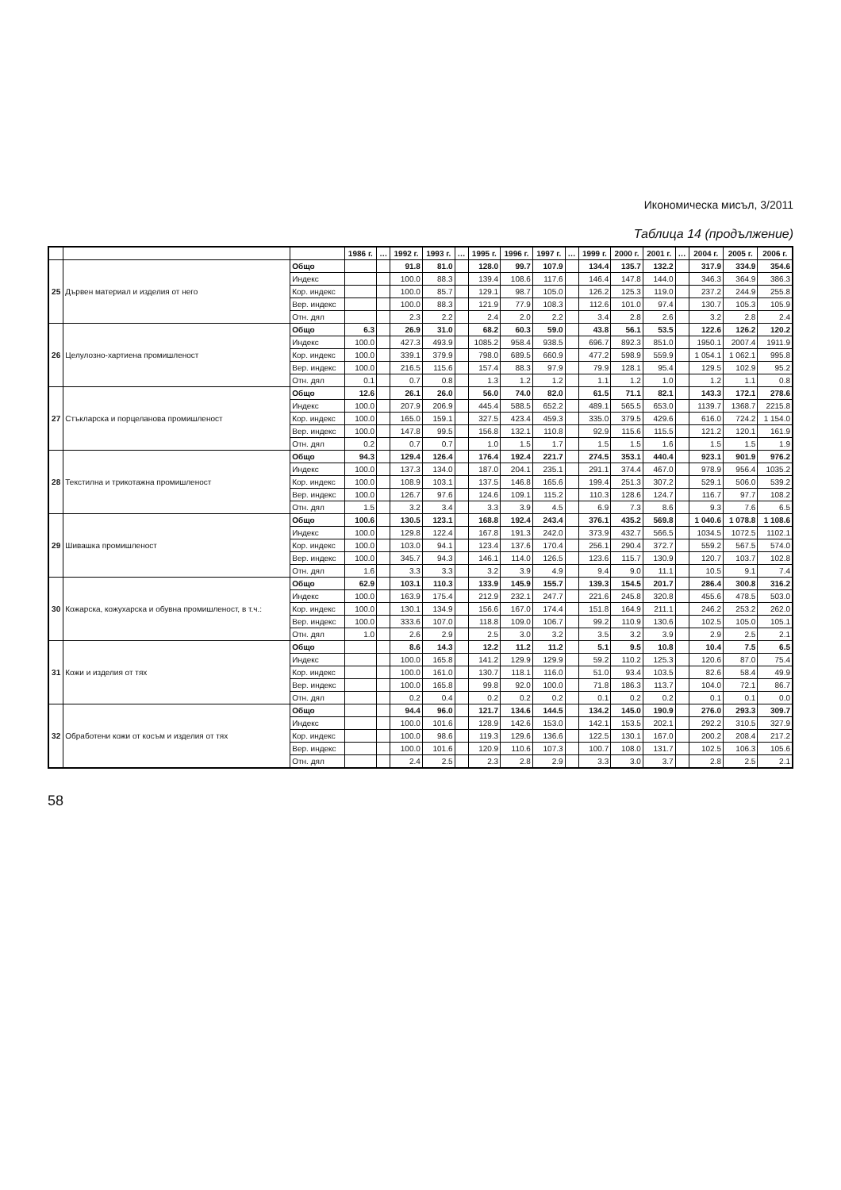Икономическа мисъл, 3/2011
Таблица 14 (продължение)
| | | | 1986 г. | … | 1992 г. | 1993 г. | … | 1995 г. | 1996 г. | 1997 г. | … | 1999 г. | 2000 г. | 2001 г. | … | 2004 г. | 2005 г. | 2006 г. |
| --- | --- | --- | --- | --- | --- | --- | --- | --- | --- | --- | --- | --- | --- | --- | --- | --- | --- | --- |
| 25 | Дървен материал и изделия от него | Общо | | | 91.8 | 81.0 | | 128.0 | 99.7 | 107.9 | | 134.4 | 135.7 | 132.2 | | 317.9 | 334.9 | 354.6 |
| | | Индекс | | | 100.0 | 88.3 | | 139.4 | 108.6 | 117.6 | | 146.4 | 147.8 | 144.0 | | 346.3 | 364.9 | 386.3 |
| | | Кор. индекс | | | 100.0 | 85.7 | | 129.1 | 98.7 | 105.0 | | 126.2 | 125.3 | 119.0 | | 237.2 | 244.9 | 255.8 |
| | | Вер. индекс | | | 100.0 | 88.3 | | 121.9 | 77.9 | 108.3 | | 112.6 | 101.0 | 97.4 | | 130.7 | 105.3 | 105.9 |
| | | Отн. дял | | | 2.3 | 2.2 | | 2.4 | 2.0 | 2.2 | | 3.4 | 2.8 | 2.6 | | 3.2 | 2.8 | 2.4 |
| 26 | Целулозно-хартиена промишленост | Общо | 6.3 | | 26.9 | 31.0 | | 68.2 | 60.3 | 59.0 | | 43.8 | 56.1 | 53.5 | | 122.6 | 126.2 | 120.2 |
| | | Индекс | 100.0 | | 427.3 | 493.9 | | 1085.2 | 958.4 | 938.5 | | 696.7 | 892.3 | 851.0 | | 1950.1 | 2007.4 | 1911.9 |
| | | Кор. индекс | 100.0 | | 339.1 | 379.9 | | 798.0 | 689.5 | 660.9 | | 477.2 | 598.9 | 559.9 | | 1 054.1 | 1 062.1 | 995.8 |
| | | Вер. индекс | 100.0 | | 216.5 | 115.6 | | 157.4 | 88.3 | 97.9 | | 79.9 | 128.1 | 95.4 | | 129.5 | 102.9 | 95.2 |
| | | Отн. дял | 0.1 | | 0.7 | 0.8 | | 1.3 | 1.2 | 1.2 | | 1.1 | 1.2 | 1.0 | | 1.2 | 1.1 | 0.8 |
| 27 | Стъкларска и порцеланова промишленост | Общо | 12.6 | | 26.1 | 26.0 | | 56.0 | 74.0 | 82.0 | | 61.5 | 71.1 | 82.1 | | 143.3 | 172.1 | 278.6 |
| | | Индекс | 100.0 | | 207.9 | 206.9 | | 445.4 | 588.5 | 652.2 | | 489.1 | 565.5 | 653.0 | | 1139.7 | 1368.7 | 2215.8 |
| | | Кор. индекс | 100.0 | | 165.0 | 159.1 | | 327.5 | 423.4 | 459.3 | | 335.0 | 379.5 | 429.6 | | 616.0 | 724.2 | 1 154.0 |
| | | Вер. индекс | 100.0 | | 147.8 | 99.5 | | 156.8 | 132.1 | 110.8 | | 92.9 | 115.6 | 115.5 | | 121.2 | 120.1 | 161.9 |
| | | Отн. дял | 0.2 | | 0.7 | 0.7 | | 1.0 | 1.5 | 1.7 | | 1.5 | 1.5 | 1.6 | | 1.5 | 1.5 | 1.9 |
| 28 | Текстилна и трикотажна промишленост | Общо | 94.3 | | 129.4 | 126.4 | | 176.4 | 192.4 | 221.7 | | 274.5 | 353.1 | 440.4 | | 923.1 | 901.9 | 976.2 |
| | | Индекс | 100.0 | | 137.3 | 134.0 | | 187.0 | 204.1 | 235.1 | | 291.1 | 374.4 | 467.0 | | 978.9 | 956.4 | 1035.2 |
| | | Кор. индекс | 100.0 | | 108.9 | 103.1 | | 137.5 | 146.8 | 165.6 | | 199.4 | 251.3 | 307.2 | | 529.1 | 506.0 | 539.2 |
| | | Вер. индекс | 100.0 | | 126.7 | 97.6 | | 124.6 | 109.1 | 115.2 | | 110.3 | 128.6 | 124.7 | | 116.7 | 97.7 | 108.2 |
| | | Отн. дял | 1.5 | | 3.2 | 3.4 | | 3.3 | 3.9 | 4.5 | | 6.9 | 7.3 | 8.6 | | 9.3 | 7.6 | 6.5 |
| 29 | Шивашка промишленост | Общо | 100.6 | | 130.5 | 123.1 | | 168.8 | 192.4 | 243.4 | | 376.1 | 435.2 | 569.8 | | 1 040.6 | 1 078.8 | 1 108.6 |
| | | Индекс | 100.0 | | 129.8 | 122.4 | | 167.8 | 191.3 | 242.0 | | 373.9 | 432.7 | 566.5 | | 1034.5 | 1072.5 | 1102.1 |
| | | Кор. индекс | 100.0 | | 103.0 | 94.1 | | 123.4 | 137.6 | 170.4 | | 256.1 | 290.4 | 372.7 | | 559.2 | 567.5 | 574.0 |
| | | Вер. индекс | 100.0 | | 345.7 | 94.3 | | 146.1 | 114.0 | 126.5 | | 123.6 | 115.7 | 130.9 | | 120.7 | 103.7 | 102.8 |
| | | Отн. дял | 1.6 | | 3.3 | 3.3 | | 3.2 | 3.9 | 4.9 | | 9.4 | 9.0 | 11.1 | | 10.5 | 9.1 | 7.4 |
| 30 | Кожарска, кожухарска и обувна промишленост, в т.ч.: | Общо | 62.9 | | 103.1 | 110.3 | | 133.9 | 145.9 | 155.7 | | 139.3 | 154.5 | 201.7 | | 286.4 | 300.8 | 316.2 |
| | | Индекс | 100.0 | | 163.9 | 175.4 | | 212.9 | 232.1 | 247.7 | | 221.6 | 245.8 | 320.8 | | 455.6 | 478.5 | 503.0 |
| | | Кор. индекс | 100.0 | | 130.1 | 134.9 | | 156.6 | 167.0 | 174.4 | | 151.8 | 164.9 | 211.1 | | 246.2 | 253.2 | 262.0 |
| | | Вер. индекс | 100.0 | | 333.6 | 107.0 | | 118.8 | 109.0 | 106.7 | | 99.2 | 110.9 | 130.6 | | 102.5 | 105.0 | 105.1 |
| | | Отн. дял | 1.0 | | 2.6 | 2.9 | | 2.5 | 3.0 | 3.2 | | 3.5 | 3.2 | 3.9 | | 2.9 | 2.5 | 2.1 |
| 31 | Кожи и изделия от тях | Общо | | | 8.6 | 14.3 | | 12.2 | 11.2 | 11.2 | | 5.1 | 9.5 | 10.8 | | 10.4 | 7.5 | 6.5 |
| | | Индекс | | | 100.0 | 165.8 | | 141.2 | 129.9 | 129.9 | | 59.2 | 110.2 | 125.3 | | 120.6 | 87.0 | 75.4 |
| | | Кор. индекс | | | 100.0 | 161.0 | | 130.7 | 118.1 | 116.0 | | 51.0 | 93.4 | 103.5 | | 82.6 | 58.4 | 49.9 |
| | | Вер. индекс | | | 100.0 | 165.8 | | 99.8 | 92.0 | 100.0 | | 71.8 | 186.3 | 113.7 | | 104.0 | 72.1 | 86.7 |
| | | Отн. дял | | | 0.2 | 0.4 | | 0.2 | 0.2 | 0.2 | | 0.1 | 0.2 | 0.2 | | 0.1 | 0.1 | 0.0 |
| 32 | Обработени кожи от косъм и изделия от тях | Общо | | | 94.4 | 96.0 | | 121.7 | 134.6 | 144.5 | | 134.2 | 145.0 | 190.9 | | 276.0 | 293.3 | 309.7 |
| | | Индекс | | | 100.0 | 101.6 | | 128.9 | 142.6 | 153.0 | | 142.1 | 153.5 | 202.1 | | 292.2 | 310.5 | 327.9 |
| | | Кор. индекс | | | 100.0 | 98.6 | | 119.3 | 129.6 | 136.6 | | 122.5 | 130.1 | 167.0 | | 200.2 | 208.4 | 217.2 |
| | | Вер. индекс | | | 100.0 | 101.6 | | 120.9 | 110.6 | 107.3 | | 100.7 | 108.0 | 131.7 | | 102.5 | 106.3 | 105.6 |
| | | Отн. дял | | | 2.4 | 2.5 | | 2.3 | 2.8 | 2.9 | | 3.3 | 3.0 | 3.7 | | 2.8 | 2.5 | 2.1 |
58